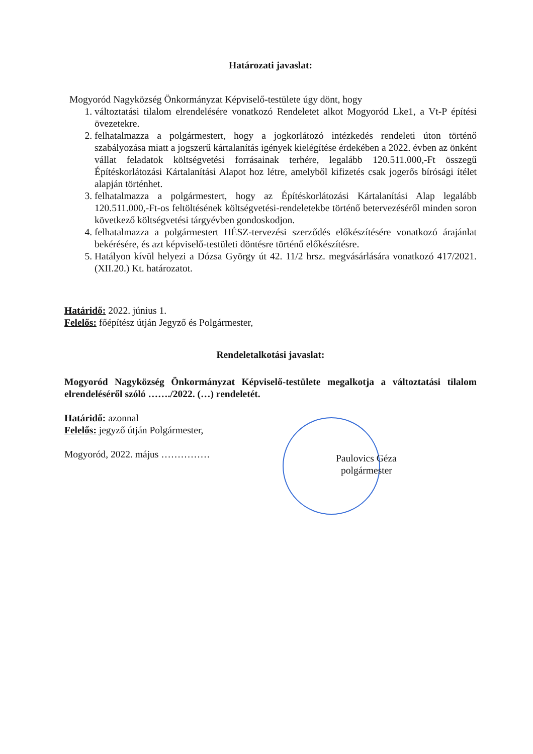Határozati javaslat:
Mogyoród Nagyközség Önkormányzat Képviselő-testülete úgy dönt, hogy
1. változtatási tilalom elrendelésére vonatkozó Rendeletet alkot Mogyoród Lke1, a Vt-P építési övezetekre.
2. felhatalmazza a polgármestert, hogy a jogkorlátozó intézkedés rendeleti úton történő szabályozása miatt a jogszerű kártalanítás igények kielégítése érdekében a 2022. évben az önként vállat feladatok költségvetési forrásainak terhére, legalább 120.511.000,-Ft összegű Építéskorlátozási Kártalanítási Alapot hoz létre, amelyből kifizetés csak jogerős bírósági ítélet alapján történhet.
3. felhatalmazza a polgármestert, hogy az Építéskorlátozási Kártalanítási Alap legalább 120.511.000,-Ft-os feltöltésének költségvetési-rendeletekbe történő betervezéséről minden soron következő költségvetési tárgyévben gondoskodjon.
4. felhatalmazza a polgármestert HÉSZ-tervezési szerződés előkészítésére vonatkozó árajánlat bekérésére, és azt képviselő-testületi döntésre történő előkészítésre.
5. Hatályon kívül helyezi a Dózsa György út 42. 11/2 hrsz. megvásárlására vonatkozó 417/2021. (XII.20.) Kt. határozatot.
Határidő: 2022. június 1.
Felelős: főépítész útján Jegyző és Polgármester,
Rendeletalkotási javaslat:
Mogyoród Nagyközség Önkormányzat Képviselő-testülete megalkotja a változtatási tilalom elrendeléséről szóló ……./2022. (…) rendeletét.
Határidő: azonnal
Felelős: jegyző útján Polgármester,
Mogyoród, 2022. május ……………
Paulovics Géza
polgármester